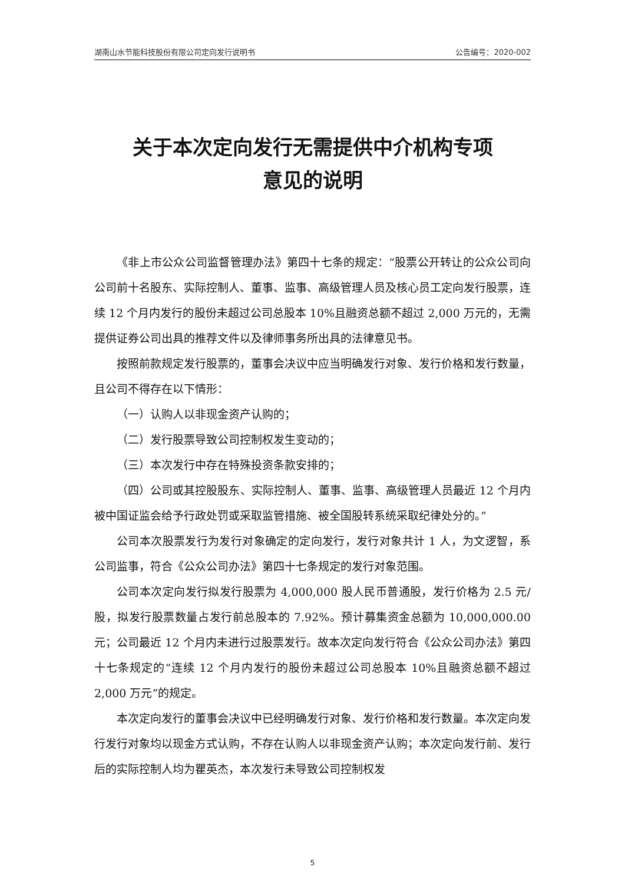湖南山水节能科技股份有限公司定向发行说明书 公告编号：2020-002
关于本次定向发行无需提供中介机构专项
意见的说明
《非上市公众公司监督管理办法》第四十七条的规定：“股票公开转让的公众公司向公司前十名股东、实际控制人、董事、监事、高级管理人员及核心员工定向发行股票，连续 12 个月内发行的股份未超过公司总股本 10%且融资总额不超过 2,000 万元的，无需提供证券公司出具的推荐文件以及律师事务所出具的法律意见书。
按照前款规定发行股票的，董事会决议中应当明确发行对象、发行价格和发行数量，且公司不得存在以下情形：
（一）认购人以非现金资产认购的；
（二）发行股票导致公司控制权发生变动的；
（三）本次发行中存在特殊投资条款安排的；
（四）公司或其控股股东、实际控制人、董事、监事、高级管理人员最近 12 个月内被中国证监会给予行政处罚或采取监管措施、被全国股转系统采取纪律处分的。”
公司本次股票发行为发行对象确定的定向发行，发行对象共计 1 人，为文逻智，系公司监事，符合《公众公司办法》第四十七条规定的发行对象范围。
公司本次定向发行拟发行股票为 4,000,000 股人民币普通股，发行价格为 2.5 元/股，拟发行股票数量占发行前总股本的 7.92%。预计募集资金总额为 10,000,000.00 元；公司最近 12 个月内未进行过股票发行。故本次定向发行符合《公众公司办法》第四十七条规定的“连续 12 个月内发行的股份未超过公司总股本 10%且融资总额不超过 2,000 万元”的规定。
本次定向发行的董事会决议中已经明确发行对象、发行价格和发行数量。本次定向发行发行对象均以现金方式认购，不存在认购人以非现金资产认购；本次定向发行前、发行后的实际控制人均为瞿英杰，本次发行未导致公司控制权发
5